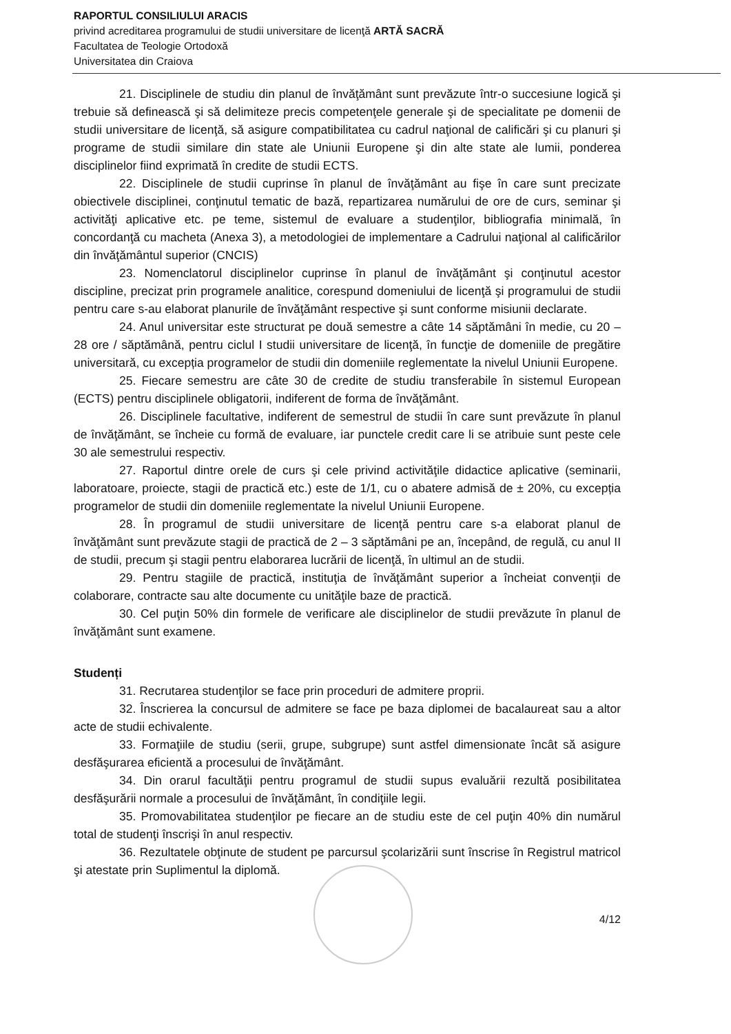RAPORTUL CONSILIULUI ARACIS
privind acreditarea programului de studii universitare de licenţă ARTĂ SACRĂ
Facultatea de Teologie Ortodoxă
Universitatea din Craiova
21. Disciplinele de studiu din planul de învăţământ sunt prevăzute într-o succesiune logică şi trebuie să definească şi să delimiteze precis competenţele generale şi de specialitate pe domenii de studii universitare de licenţă, să asigure compatibilitatea cu cadrul naţional de calificări şi cu planuri şi programe de studii similare din state ale Uniunii Europene şi din alte state ale lumii, ponderea disciplinelor fiind exprimată în credite de studii ECTS.
22. Disciplinele de studii cuprinse în planul de învăţământ au fişe în care sunt precizate obiectivele disciplinei, conţinutul tematic de bază, repartizarea numărului de ore de curs, seminar şi activităţi aplicative etc. pe teme, sistemul de evaluare a studenţilor, bibliografia minimală, în concordanţă cu macheta (Anexa 3), a metodologiei de implementare a Cadrului naţional al calificărilor din învăţământul superior (CNCIS)
23. Nomenclatorul disciplinelor cuprinse în planul de învăţământ şi conţinutul acestor discipline, precizat prin programele analitice, corespund domeniului de licenţă şi programului de studii pentru care s-au elaborat planurile de învăţământ respective şi sunt conforme misiunii declarate.
24. Anul universitar este structurat pe două semestre a câte 14 săptămâni în medie, cu 20 – 28 ore / săptămână, pentru ciclul I studii universitare de licenţă, în funcţie de domeniile de pregătire universitară, cu excepția programelor de studii din domeniile reglementate la nivelul Uniunii Europene.
25. Fiecare semestru are câte 30 de credite de studiu transferabile în sistemul European (ECTS) pentru disciplinele obligatorii, indiferent de forma de învăţământ.
26. Disciplinele facultative, indiferent de semestrul de studii în care sunt prevăzute în planul de învăţământ, se încheie cu formă de evaluare, iar punctele credit care li se atribuie sunt peste cele 30 ale semestrului respectiv.
27. Raportul dintre orele de curs şi cele privind activităţile didactice aplicative (seminarii, laboratoare, proiecte, stagii de practică etc.) este de 1/1, cu o abatere admisă de ± 20%, cu excepția programelor de studii din domeniile reglementate la nivelul Uniunii Europene.
28. În programul de studii universitare de licenţă pentru care s-a elaborat planul de învăţământ sunt prevăzute stagii de practică de 2 – 3 săptămâni pe an, începând, de regulă, cu anul II de studii, precum şi stagii pentru elaborarea lucrării de licenţă, în ultimul an de studii.
29. Pentru stagiile de practică, instituţia de învăţământ superior a încheiat convenţii de colaborare, contracte sau alte documente cu unităţile baze de practică.
30. Cel puţin 50% din formele de verificare ale disciplinelor de studii prevăzute în planul de învăţământ sunt examene.
Studenți
31. Recrutarea studenţilor se face prin proceduri de admitere proprii.
32. Înscrierea la concursul de admitere se face pe baza diplomei de bacalaureat sau a altor acte de studii echivalente.
33. Formaţiile de studiu (serii, grupe, subgrupe) sunt astfel dimensionate încât să asigure desfăşurarea eficientă a procesului de învăţământ.
34. Din orarul facultăţii pentru programul de studii supus evaluării rezultă posibilitatea desfăşurării normale a procesului de învăţământ, în condiţiile legii.
35. Promovabilitatea studenţilor pe fiecare an de studiu este de cel puţin 40% din numărul total de studenţi înscrişi în anul respectiv.
36. Rezultatele obţinute de student pe parcursul şcolarizării sunt înscrise în Registrul matricol şi atestate prin Suplimentul la diplomă.
4/12